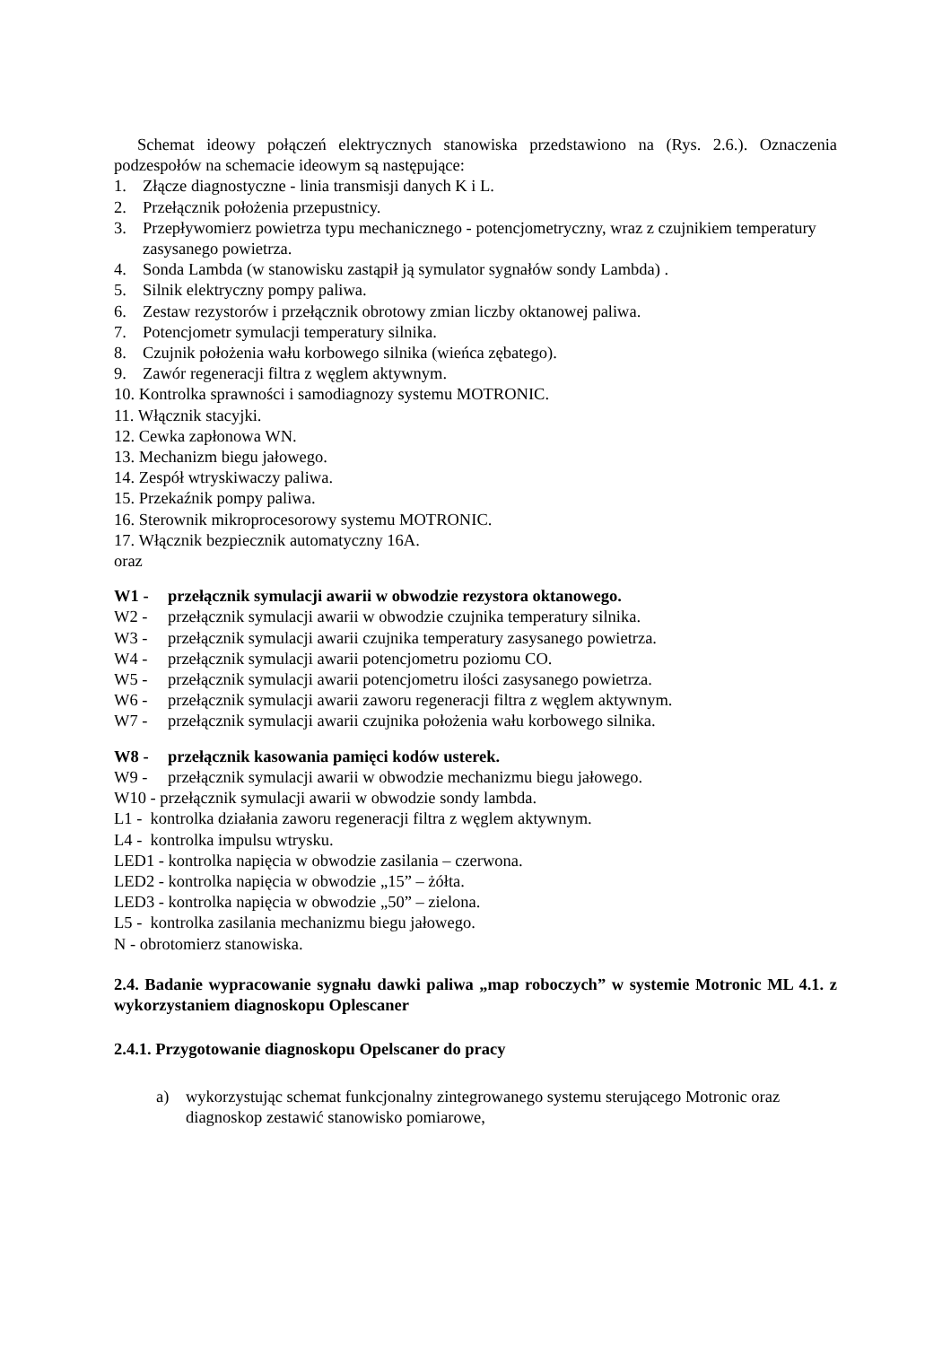Schemat ideowy połączeń elektrycznych stanowiska przedstawiono na (Rys. 2.6.). Oznaczenia podzespołów na schemacie ideowym są następujące:
1. Złącze diagnostyczne - linia transmisji danych K i L.
2. Przełącznik położenia przepustnicy.
3. Przepływomierz powietrza typu mechanicznego - potencjometryczny, wraz z czujnikiem temperatury zasysanego powietrza.
4. Sonda Lambda (w stanowisku zastąpił ją symulator sygnałów sondy Lambda) .
5. Silnik elektryczny pompy paliwa.
6. Zestaw rezystorów i przełącznik obrotowy zmian liczby oktanowej paliwa.
7. Potencjometr symulacji temperatury silnika.
8. Czujnik położenia wału korbowego silnika (wieńca zębatego).
9. Zawór regeneracji filtra z węglem aktywnym.
10. Kontrolka sprawności i samodiagnozy systemu MOTRONIC.
11. Włącznik stacyjki.
12. Cewka zapłonowa WN.
13. Mechanizm biegu jałowego.
14. Zespół wtryskiwaczy paliwa.
15. Przekaźnik pompy paliwa.
16. Sterownik mikroprocesorowy systemu MOTRONIC.
17. Włącznik bezpiecznik automatyczny 16A.
oraz
W1 - przełącznik symulacji awarii w obwodzie rezystora oktanowego.
W2 - przełącznik symulacji awarii w obwodzie czujnika temperatury silnika.
W3 - przełącznik symulacji awarii czujnika temperatury zasysanego powietrza.
W4 - przełącznik symulacji awarii potencjometru poziomu CO.
W5 - przełącznik symulacji awarii potencjometru ilości zasysanego powietrza.
W6 - przełącznik symulacji awarii zaworu regeneracji filtra z węglem aktywnym.
W7 - przełącznik symulacji awarii czujnika położenia wału korbowego silnika.
W8 - przełącznik kasowania pamięci kodów usterek.
W9 - przełącznik symulacji awarii w obwodzie mechanizmu biegu jałowego.
W10 - przełącznik symulacji awarii w obwodzie sondy lambda.
L1 - kontrolka działania zaworu regeneracji filtra z węglem aktywnym.
L4 - kontrolka impulsu wtrysku.
LED1 - kontrolka napięcia w obwodzie zasilania – czerwona.
LED2 - kontrolka napięcia w obwodzie „15” – żółta.
LED3 - kontrolka napięcia w obwodzie „50” – zielona.
L5 - kontrolka zasilania mechanizmu biegu jałowego.
N - obrotomierz stanowiska.
2.4. Badanie wypracowanie sygnału dawki paliwa „map roboczych” w systemie Motronic ML 4.1. z wykorzystaniem diagnoskopu Oplescaner
2.4.1. Przygotowanie diagnoskopu Opelscaner do pracy
a) wykorzystując schemat funkcjonalny zintegrowanego systemu sterującego Motronic oraz diagnoskop zestawić stanowisko pomiarowe,